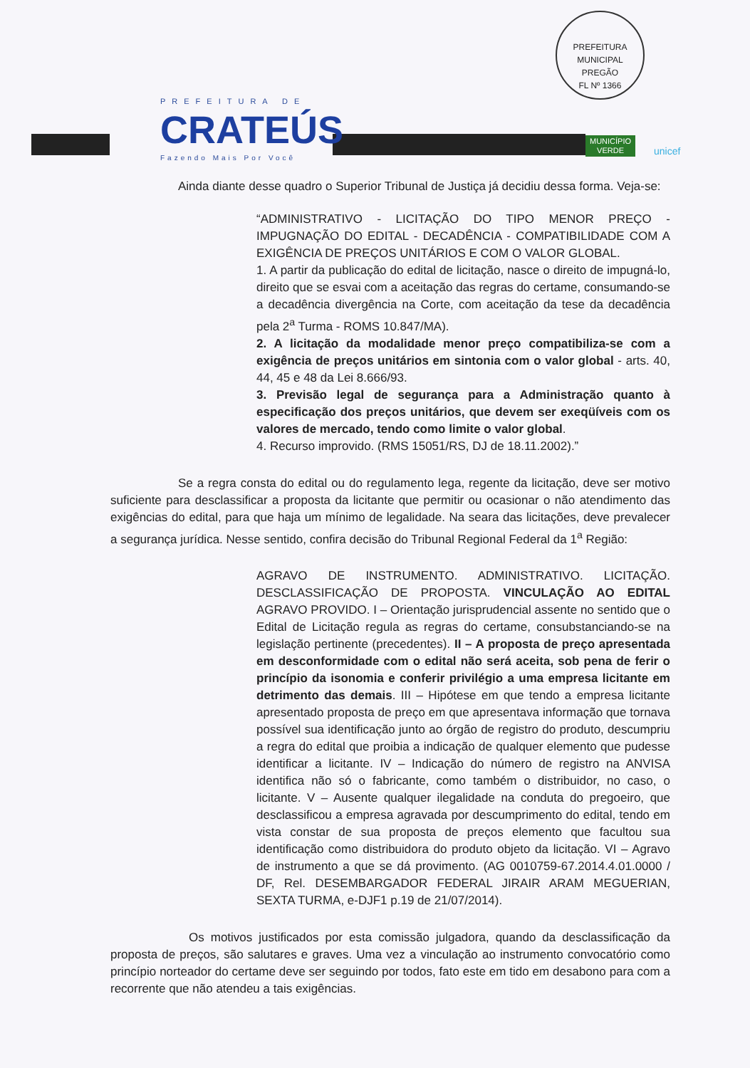PREFEITURA DE
CRATEÚS
Fazendo Mais Por Você
PREFEITURA MUNICIPAL
PREGÃO
FL Nº 1366
MUNICÍPIO
VERDE
unicef
Ainda diante desse quadro o Superior Tribunal de Justiça já decidiu dessa forma. Veja-se:
“ADMINISTRATIVO - LICITAÇÃO DO TIPO MENOR PREÇO - IMPUGNAÇÃO DO EDITAL - DECADÊNCIA - COMPATIBILIDADE COM A EXIGÊNCIA DE PREÇOS UNITÁRIOS E COM O VALOR GLOBAL.
1. A partir da publicação do edital de licitação, nasce o direito de impugná-lo, direito que se esvai com a aceitação das regras do certame, consumando-se a decadência divergência na Corte, com aceitação da tese da decadência pela 2<sup>a</sup> Turma - ROMS 10.847/MA).
2. A licitação da modalidade menor preço compatibiliza-se com a exigência de preços unitários em sintonia com o valor global - arts. 40, 44, 45 e 48 da Lei 8.666/93.
3. Previsão legal de segurança para a Administração quanto à especificação dos preços unitários, que devem ser exeqüíveis com os valores de mercado, tendo como limite o valor global.
4. Recurso improvido. (RMS 15051/RS, DJ de 18.11.2002).”
Se a regra consta do edital ou do regulamento lega, regente da licitação, deve ser motivo suficiente para desclassificar a proposta da licitante que permitir ou ocasionar o não atendimento das exigências do edital, para que haja um mínimo de legalidade. Na seara das licitações, deve prevalecer a segurança jurídica. Nesse sentido, confira decisão do Tribunal Regional Federal da 1<sup>a</sup> Região:
AGRAVO DE INSTRUMENTO. ADMINISTRATIVO. LICITAÇÃO. DESCLASSIFICAÇÃO DE PROPOSTA. VINCULAÇÃO AO EDITAL AGRAVO PROVIDO. I – Orientação jurisprudencial assente no sentido que o Edital de Licitação regula as regras do certame, consubstanciando-se na legislação pertinente (precedentes). II – A proposta de preço apresentada em desconformidade com o edital não será aceita, sob pena de ferir o princípio da isonomia e conferir privilégio a uma empresa licitante em detrimento das demais. III – Hipótese em que tendo a empresa licitante apresentado proposta de preço em que apresentava informação que tornava possível sua identificação junto ao órgão de registro do produto, descumpriu a regra do edital que proibia a indicação de qualquer elemento que pudesse identificar a licitante. IV – Indicação do número de registro na ANVISA identifica não só o fabricante, como também o distribuidor, no caso, o licitante. V – Ausente qualquer ilegalidade na conduta do pregoeiro, que desclassificou a empresa agravada por descumprimento do edital, tendo em vista constar de sua proposta de preços elemento que facultou sua identificação como distribuidora do produto objeto da licitação. VI – Agravo de instrumento a que se dá provimento. (AG 0010759-67.2014.4.01.0000 / DF, Rel. DESEMBARGADOR FEDERAL JIRAIR ARAM MEGUERIAN, SEXTA TURMA, e-DJF1 p.19 de 21/07/2014).
Os motivos justificados por esta comissão julgadora, quando da desclassificação da proposta de preços, são salutares e graves. Uma vez a vinculação ao instrumento convocatório como princípio norteador do certame deve ser seguindo por todos, fato este em tido em desabono para com a recorrente que não atendeu a tais exigências.